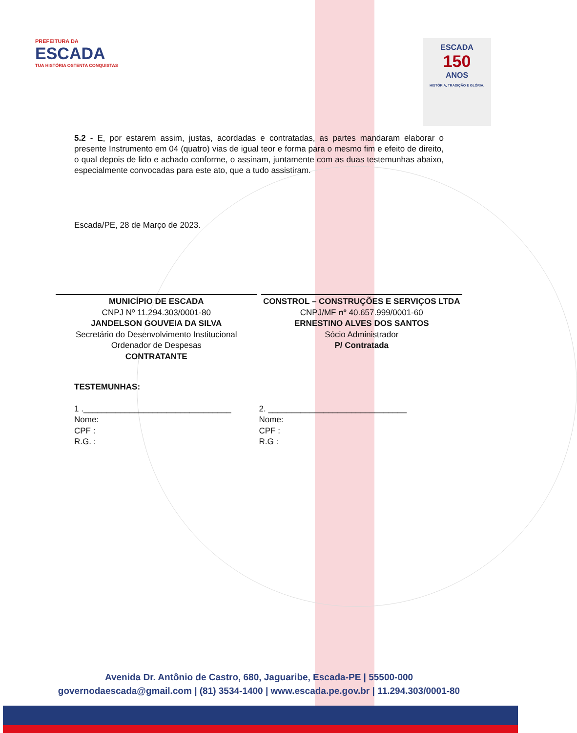PREFEITURA DA
ESCADA
TUA HISTÓRIA OSTENTA CONQUISTAS
ESCADA
150
ANOS
HISTÓRIA, TRADIÇÃO E GLÓRIA.
5.2 - E, por estarem assim, justas, acordadas e contratadas, as partes mandaram elaborar o presente Instrumento em 04 (quatro) vias de igual teor e forma para o mesmo fim e efeito de direito, o qual depois de lido e achado conforme, o assinam, juntamente com as duas testemunhas abaixo, especialmente convocadas para este ato, que a tudo assistiram.
Escada/PE, 28 de Março de 2023.
MUNICÍPIO DE ESCADA
CNPJ Nº 11.294.303/0001-80
JANDELSON GOUVEIA DA SILVA
Secretário do Desenvolvimento Institucional
Ordenador de Despesas
CONTRATANTE
CONSTROL – CONSTRUÇÕES E SERVIÇOS LTDA
CNPJ/MF nº 40.657.999/0001-60
ERNESTINO ALVES DOS SANTOS
Sócio Administrador
P/ Contratada
TESTEMUNHAS:
1 .________________________________
Nome:
CPF :
R.G. :
2. ______________________________
Nome:
CPF :
R.G :
Avenida Dr. Antônio de Castro, 680, Jaguaribe, Escada-PE | 55500-000
governodaescada@gmail.com | (81) 3534-1400 | www.escada.pe.gov.br | 11.294.303/0001-80